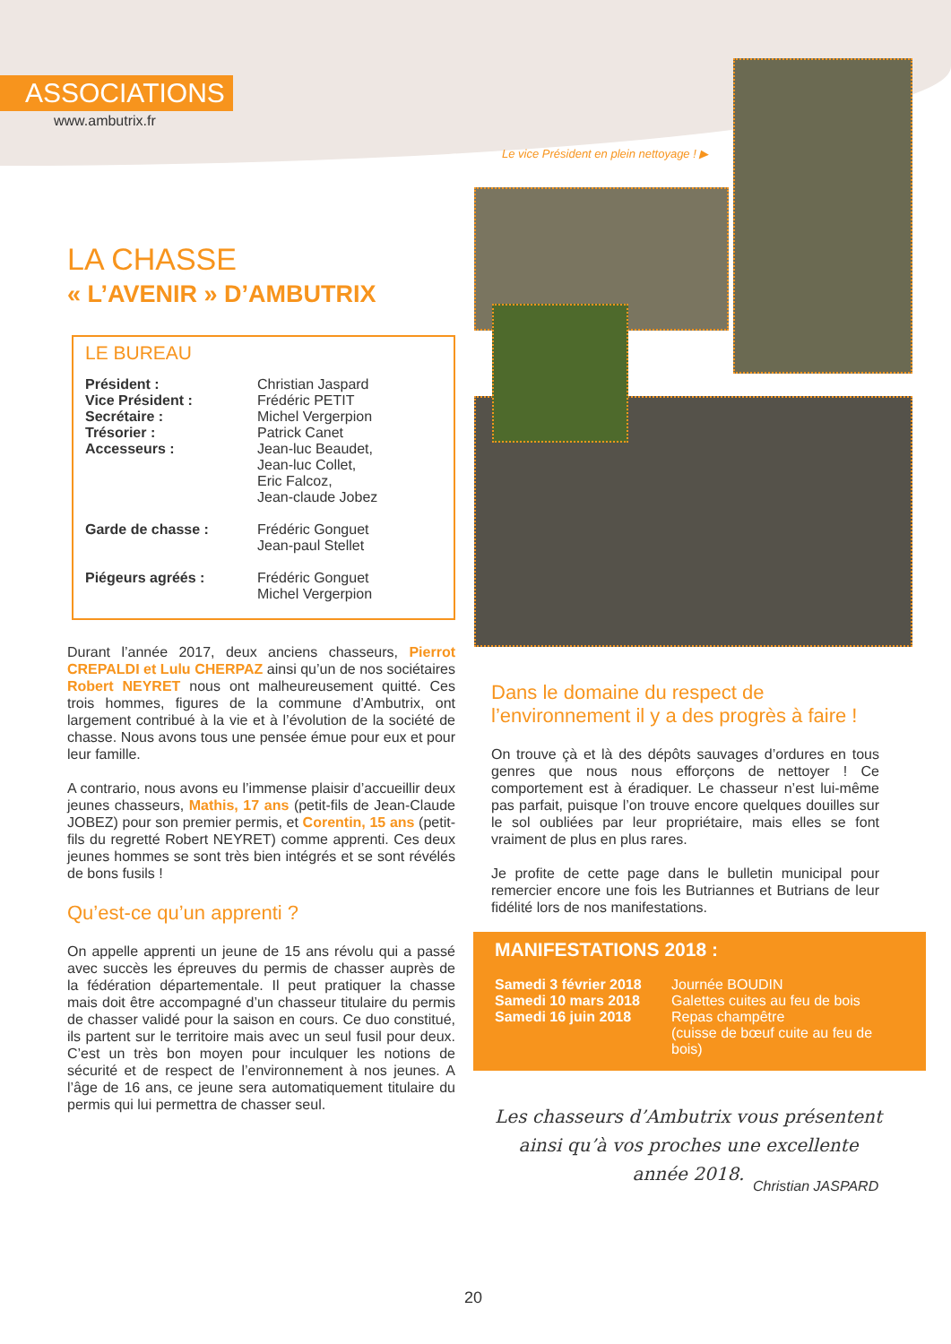ASSOCIATIONS
www.ambutrix.fr
Le vice Président en plein nettoyage ! ▶
LA CHASSE
« L’AVENIR » D’AMBUTRIX
LE BUREAU
Président : Christian Jaspard
Vice Président : Frédéric PETIT
Secrétaire : Michel Vergerpion
Trésorier : Patrick Canet
Accesseurs : Jean-luc Beaudet,
Jean-luc Collet,
Eric Falcoz,
Jean-claude Jobez
Garde de chasse : Frédéric Gonguet
Jean-paul Stellet
Piégeurs agréés : Frédéric Gonguet
Michel Vergerpion
Durant l’année 2017, deux anciens chasseurs, Pierrot CREPALDI et Lulu CHERPAZ ainsi qu’un de nos sociétaires Robert NEYRET nous ont malheureusement quitté. Ces trois hommes, figures de la commune d’Ambutrix, ont largement contribué à la vie et à l’évolution de la société de chasse. Nous avons tous une pensée émue pour eux et pour leur famille.
A contrario, nous avons eu l’immense plaisir d’accueillir deux jeunes chasseurs, Mathis, 17 ans (petit-fils de Jean-Claude JOBEZ) pour son premier permis, et Corentin, 15 ans (petit-fils du regretté Robert NEYRET) comme apprenti. Ces deux jeunes hommes se sont très bien intégrés et se sont révélés de bons fusils !
Qu’est-ce qu’un apprenti ?
On appelle apprenti un jeune de 15 ans révolu qui a passé avec succès les épreuves du permis de chasser auprès de la fédération départementale. Il peut pratiquer la chasse mais doit être accompagné d’un chasseur titulaire du permis de chasser validé pour la saison en cours. Ce duo constitué, ils partent sur le territoire mais avec un seul fusil pour deux. C’est un très bon moyen pour inculquer les notions de sécurité et de respect de l’environnement à nos jeunes. A l’âge de 16 ans, ce jeune sera automatiquement titulaire du permis qui lui permettra de chasser seul.
Dans le domaine du respect de l’environnement il y a des progrès à faire !
On trouve çà et là des dépôts sauvages d’ordures en tous genres que nous nous efforçons de nettoyer ! Ce comportement est à éradiquer. Le chasseur n’est lui-même pas parfait, puisque l’on trouve encore quelques douilles sur le sol oubliées par leur propriétaire, mais elles se font vraiment de plus en plus rares.
Je profite de cette page dans le bulletin municipal pour remercier encore une fois les Butriannes et Butrians de leur fidélité lors de nos manifestations.
MANIFESTATIONS 2018 :
Samedi 3 février 2018 Journée BOUDIN
Samedi 10 mars 2018 Galettes cuites au feu de bois
Samedi 16 juin 2018 Repas champêtre
(cuisse de bœuf cuite au feu de bois)
Les chasseurs d’Ambutrix vous présentent ainsi qu’à vos proches une excellente année 2018.
Christian JASPARD
20